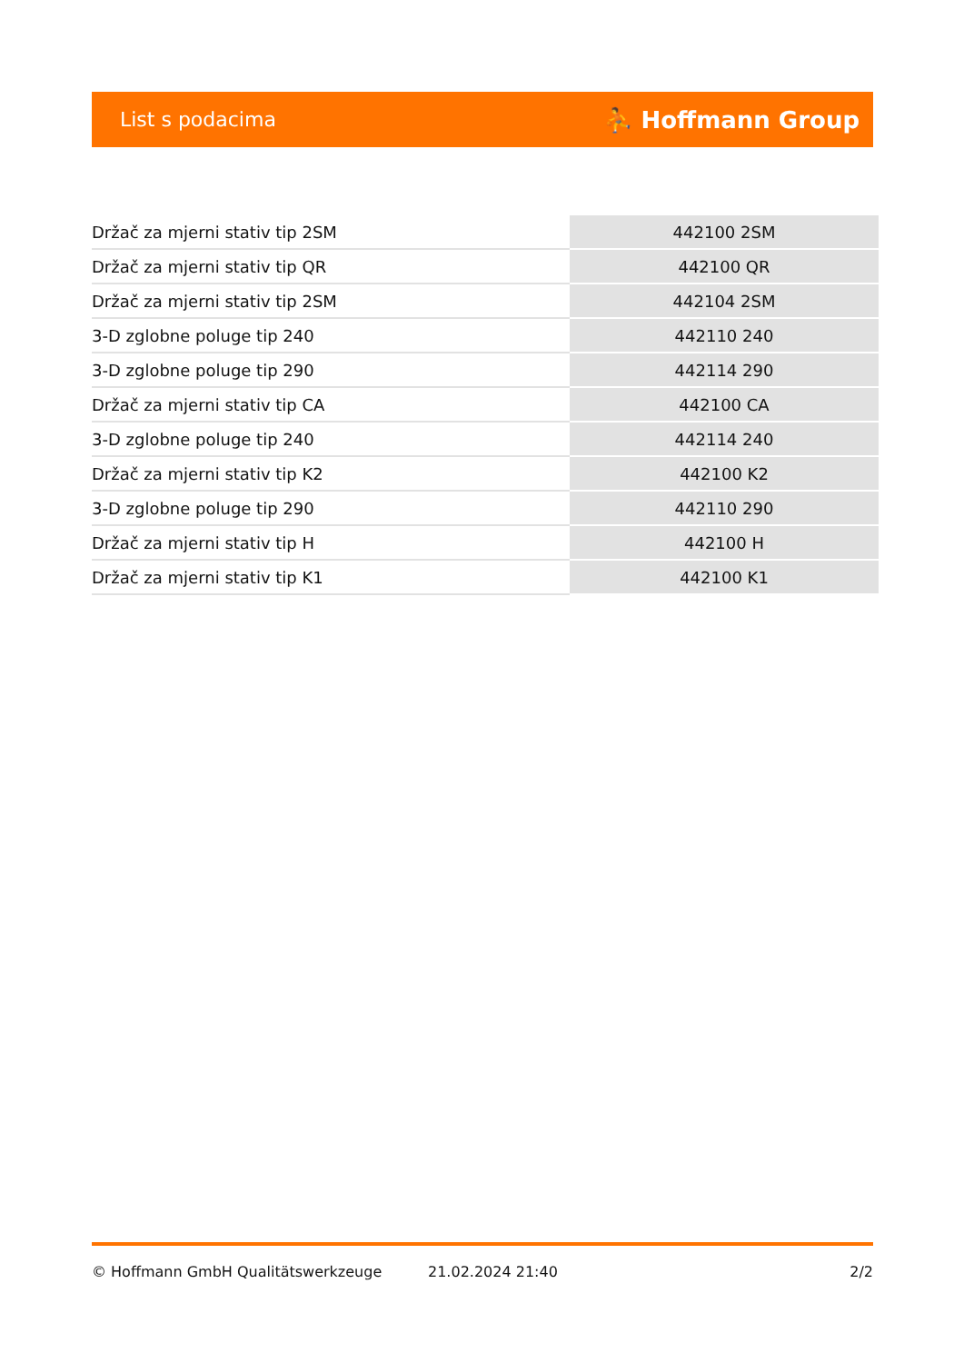List s podacima ⛹ Hoffmann Group
| Držač za mjerni stativ tip 2SM | 442100 2SM |
| Držač za mjerni stativ tip QR | 442100 QR |
| Držač za mjerni stativ tip 2SM | 442104 2SM |
| 3-D zglobne poluge tip 240 | 442110 240 |
| 3-D zglobne poluge tip 290 | 442114 290 |
| Držač za mjerni stativ tip CA | 442100 CA |
| 3-D zglobne poluge tip 240 | 442114 240 |
| Držač za mjerni stativ tip K2 | 442100 K2 |
| 3-D zglobne poluge tip 290 | 442110 290 |
| Držač za mjerni stativ tip H | 442100 H |
| Držač za mjerni stativ tip K1 | 442100 K1 |
© Hoffmann GmbH Qualitätswerkzeuge 21.02.2024 21:40 2/2